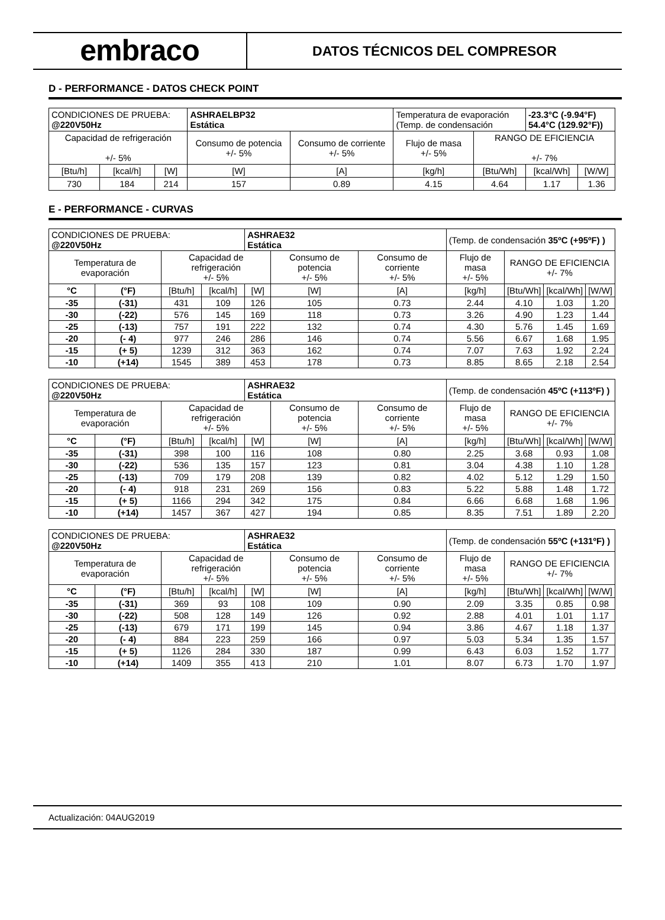embraco
DATOS TÉCNICOS DEL COMPRESOR
D - PERFORMANCE - DATOS CHECK POINT
| CONDICIONES DE PRUEBA: @220V50Hz | | | ASHRAELBP32 Estática | | Temperatura de evaporación (Temp. de condensación | | -23.3°C (-9.94°F) 54.4°C (129.92°F)) | |
| Capacidad de refrigeración +/- 5% | | | Consumo de potencia +/- 5% | Consumo de corriente +/- 5% | Flujo de masa +/- 5% | RANGO DE EFICIENCIA +/- 7% | | |
| [Btu/h] | [kcal/h] | [W] | [W] | [A] | [kg/h] | [Btu/Wh] | [kcal/Wh] | [W/W] |
| 730 | 184 | 214 | 157 | 0.89 | 4.15 | 4.64 | 1.17 | 1.36 |
E - PERFORMANCE - CURVAS
| CONDICIONES DE PRUEBA: @220V50Hz | | | | ASHRAE32 Estática | | | (Temp. de condensación 35ºC (+95ºF) ) | | | |
| Temperatura de evaporación | | Capacidad de refrigeración +/- 5% | | | Consumo de potencia +/- 5% | Consumo de corriente +/- 5% | Flujo de masa +/- 5% | RANGO DE EFICIENCIA +/- 7% | | |
| °C | (°F) | [Btu/h] | [kcal/h] | [W] | [W] | [A] | [kg/h] | [Btu/Wh] | [kcal/Wh] | [W/W] |
| -35 | (-31) | 431 | 109 | 126 | 105 | 0.73 | 2.44 | 4.10 | 1.03 | 1.20 |
| -30 | (-22) | 576 | 145 | 169 | 118 | 0.73 | 3.26 | 4.90 | 1.23 | 1.44 |
| -25 | (-13) | 757 | 191 | 222 | 132 | 0.74 | 4.30 | 5.76 | 1.45 | 1.69 |
| -20 | (- 4) | 977 | 246 | 286 | 146 | 0.74 | 5.56 | 6.67 | 1.68 | 1.95 |
| -15 | (+ 5) | 1239 | 312 | 363 | 162 | 0.74 | 7.07 | 7.63 | 1.92 | 2.24 |
| -10 | (+14) | 1545 | 389 | 453 | 178 | 0.73 | 8.85 | 8.65 | 2.18 | 2.54 |
| CONDICIONES DE PRUEBA: @220V50Hz | | | | ASHRAE32 Estática | | | (Temp. de condensación 45ºC (+113ºF) ) | | | |
| Temperatura de evaporación | | Capacidad de refrigeración +/- 5% | | | Consumo de potencia +/- 5% | Consumo de corriente +/- 5% | Flujo de masa +/- 5% | RANGO DE EFICIENCIA +/- 7% | | |
| °C | (°F) | [Btu/h] | [kcal/h] | [W] | [W] | [A] | [kg/h] | [Btu/Wh] | [kcal/Wh] | [W/W] |
| -35 | (-31) | 398 | 100 | 116 | 108 | 0.80 | 2.25 | 3.68 | 0.93 | 1.08 |
| -30 | (-22) | 536 | 135 | 157 | 123 | 0.81 | 3.04 | 4.38 | 1.10 | 1.28 |
| -25 | (-13) | 709 | 179 | 208 | 139 | 0.82 | 4.02 | 5.12 | 1.29 | 1.50 |
| -20 | (- 4) | 918 | 231 | 269 | 156 | 0.83 | 5.22 | 5.88 | 1.48 | 1.72 |
| -15 | (+ 5) | 1166 | 294 | 342 | 175 | 0.84 | 6.66 | 6.68 | 1.68 | 1.96 |
| -10 | (+14) | 1457 | 367 | 427 | 194 | 0.85 | 8.35 | 7.51 | 1.89 | 2.20 |
| CONDICIONES DE PRUEBA: @220V50Hz | | | | ASHRAE32 Estática | | | (Temp. de condensación 55ºC (+131ºF) ) | | | |
| Temperatura de evaporación | | Capacidad de refrigeración +/- 5% | | | Consumo de potencia +/- 5% | Consumo de corriente +/- 5% | Flujo de masa +/- 5% | RANGO DE EFICIENCIA +/- 7% | | |
| °C | (°F) | [Btu/h] | [kcal/h] | [W] | [W] | [A] | [kg/h] | [Btu/Wh] | [kcal/Wh] | [W/W] |
| -35 | (-31) | 369 | 93 | 108 | 109 | 0.90 | 2.09 | 3.35 | 0.85 | 0.98 |
| -30 | (-22) | 508 | 128 | 149 | 126 | 0.92 | 2.88 | 4.01 | 1.01 | 1.17 |
| -25 | (-13) | 679 | 171 | 199 | 145 | 0.94 | 3.86 | 4.67 | 1.18 | 1.37 |
| -20 | (- 4) | 884 | 223 | 259 | 166 | 0.97 | 5.03 | 5.34 | 1.35 | 1.57 |
| -15 | (+ 5) | 1126 | 284 | 330 | 187 | 0.99 | 6.43 | 6.03 | 1.52 | 1.77 |
| -10 | (+14) | 1409 | 355 | 413 | 210 | 1.01 | 8.07 | 6.73 | 1.70 | 1.97 |
Actualización: 04AUG2019